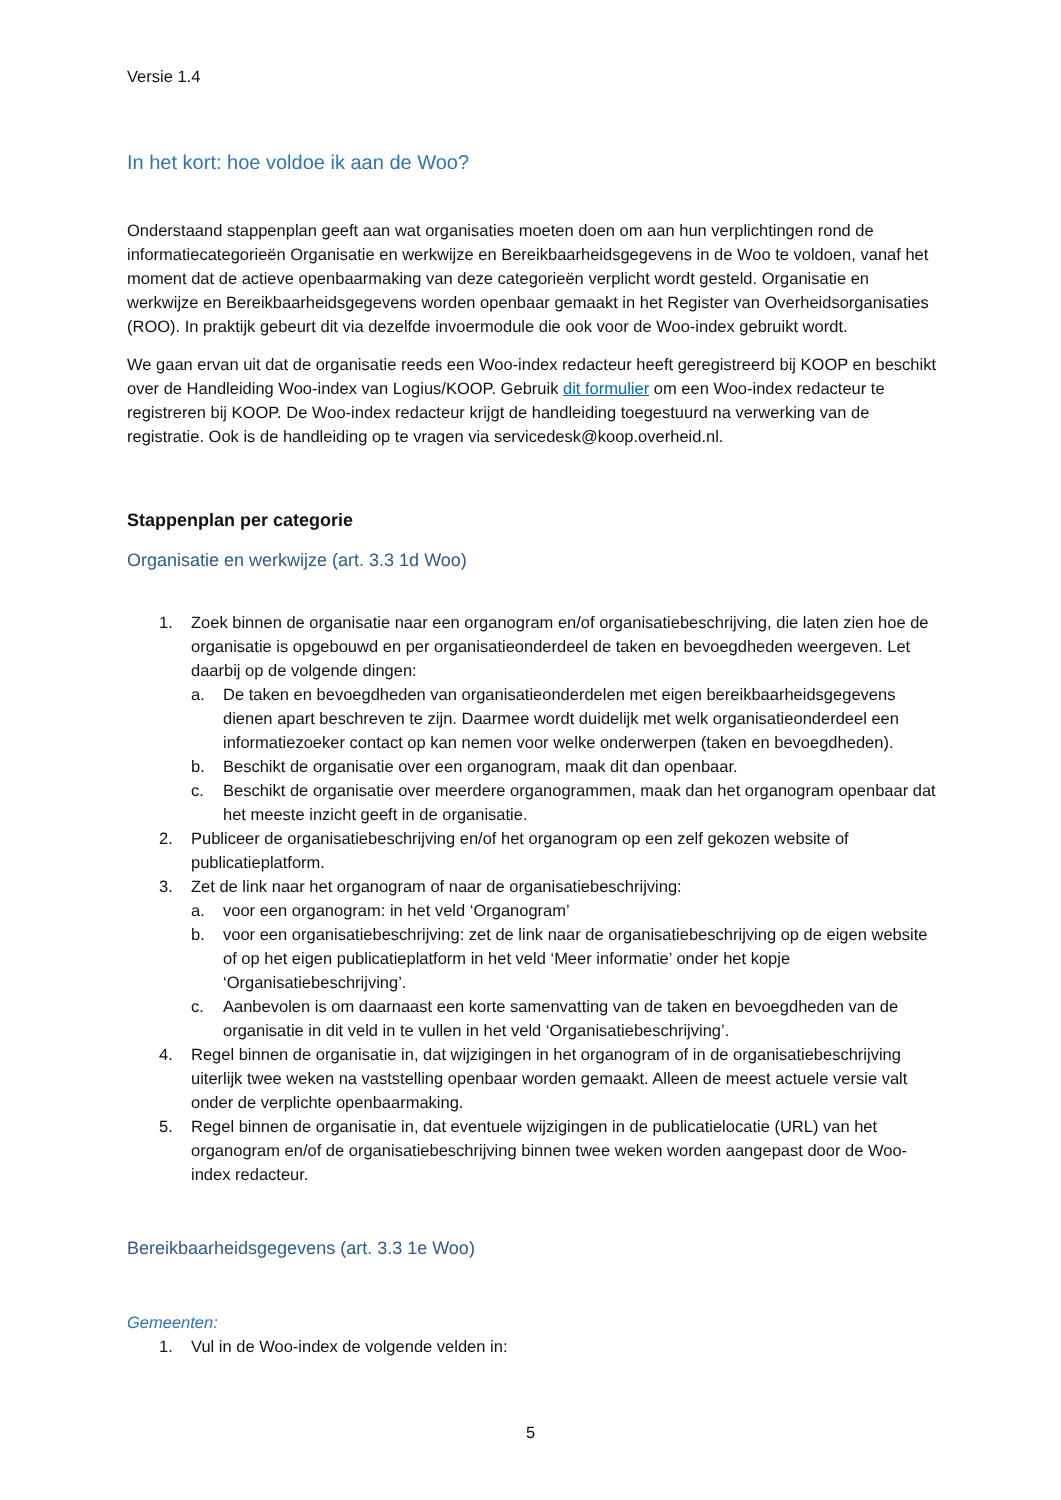Versie 1.4
In het kort: hoe voldoe ik aan de Woo?
Onderstaand stappenplan geeft aan wat organisaties moeten doen om aan hun verplichtingen rond de informatiecategorieën Organisatie en werkwijze en Bereikbaarheidsgegevens in de Woo te voldoen, vanaf het moment dat de actieve openbaarmaking van deze categorieën verplicht wordt gesteld. Organisatie en werkwijze en Bereikbaarheidsgegevens worden openbaar gemaakt in het Register van Overheidsorganisaties (ROO). In praktijk gebeurt dit via dezelfde invoermodule die ook voor de Woo-index gebruikt wordt.
We gaan ervan uit dat de organisatie reeds een Woo-index redacteur heeft geregistreerd bij KOOP en beschikt over de Handleiding Woo-index van Logius/KOOP. Gebruik dit formulier om een Woo-index redacteur te registreren bij KOOP. De Woo-index redacteur krijgt de handleiding toegestuurd na verwerking van de registratie. Ook is de handleiding op te vragen via servicedesk@koop.overheid.nl.
Stappenplan per categorie
Organisatie en werkwijze (art. 3.3 1d Woo)
1. Zoek binnen de organisatie naar een organogram en/of organisatiebeschrijving, die laten zien hoe de organisatie is opgebouwd en per organisatieonderdeel de taken en bevoegdheden weergeven. Let daarbij op de volgende dingen:
a. De taken en bevoegdheden van organisatieonderdelen met eigen bereikbaarheidsgegevens dienen apart beschreven te zijn. Daarmee wordt duidelijk met welk organisatieonderdeel een informatiezoeker contact op kan nemen voor welke onderwerpen (taken en bevoegdheden).
b. Beschikt de organisatie over een organogram, maak dit dan openbaar.
c. Beschikt de organisatie over meerdere organogrammen, maak dan het organogram openbaar dat het meeste inzicht geeft in de organisatie.
2. Publiceer de organisatiebeschrijving en/of het organogram op een zelf gekozen website of publicatieplatform.
3. Zet de link naar het organogram of naar de organisatiebeschrijving:
a. voor een organogram: in het veld ‘Organogram’
b. voor een organisatiebeschrijving: zet de link naar de organisatiebeschrijving op de eigen website of op het eigen publicatieplatform in het veld ‘Meer informatie’ onder het kopje ‘Organisatiebeschrijving’.
c. Aanbevolen is om daarnaast een korte samenvatting van de taken en bevoegdheden van de organisatie in dit veld in te vullen in het veld ‘Organisatiebeschrijving’.
4. Regel binnen de organisatie in, dat wijzigingen in het organogram of in de organisatiebeschrijving uiterlijk twee weken na vaststelling openbaar worden gemaakt. Alleen de meest actuele versie valt onder de verplichte openbaarmaking.
5. Regel binnen de organisatie in, dat eventuele wijzigingen in de publicatielocatie (URL) van het organogram en/of de organisatiebeschrijving binnen twee weken worden aangepast door de Woo-index redacteur.
Bereikbaarheidsgegevens (art. 3.3 1e Woo)
Gemeenten:
1. Vul in de Woo-index de volgende velden in:
5